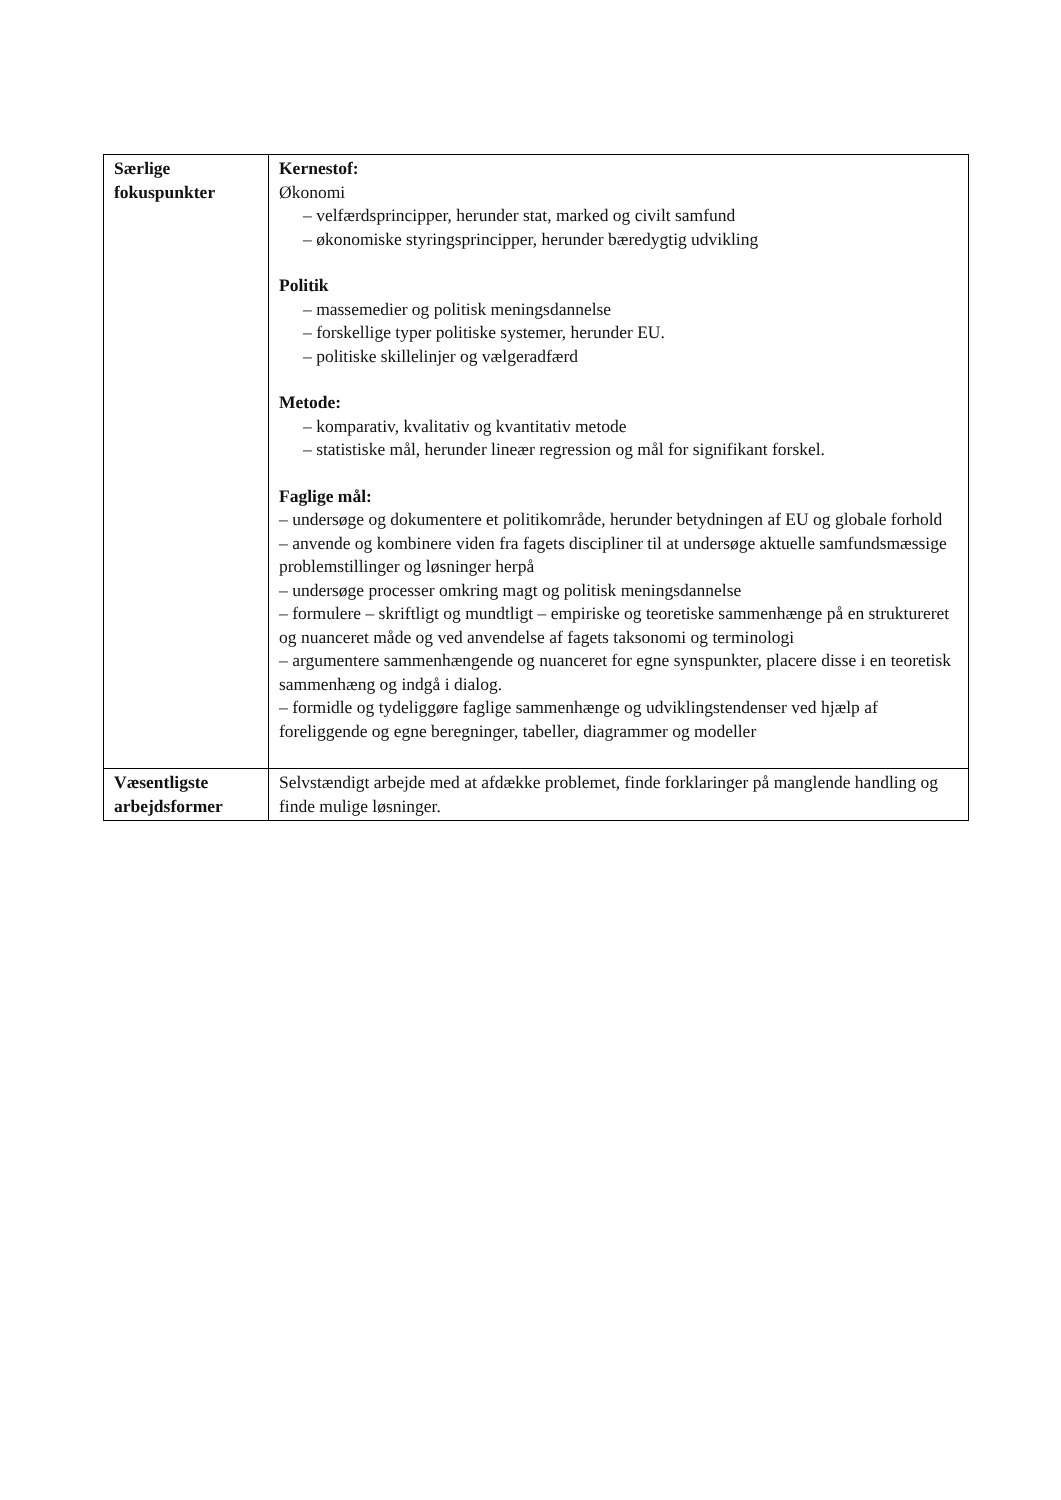| Særlige fokuspunkter | Kernestof: Økonomi – velfærdsprincipper, herunder stat, marked og civilt samfund – økonomiske styringsprincipper, herunder bæredygtig udvikling Politik – massemedier og politisk meningsdannelse – forskellige typer politiske systemer, herunder EU. – politiske skillelinjer og vælgeradfærd Metode: – komparativ, kvalitativ og kvantitativ metode – statistiske mål, herunder lineær regression og mål for signifikant forskel. Faglige mål: – undersøge og dokumentere et politikområde, herunder betydningen af EU og globale forhold – anvende og kombinere viden fra fagets discipliner til at undersøge aktuelle samfundsmæssige problemstillinger og løsninger herpå – undersøge processer omkring magt og politisk meningsdannelse – formulere – skriftligt og mundtligt – empiriske og teoretiske sammenhænge på en struktureret og nuanceret måde og ved anvendelse af fagets taksonomi og terminologi – argumentere sammenhængende og nuanceret for egne synspunkter, placere disse i en teoretisk sammenhæng og indgå i dialog. – formidle og tydeliggøre faglige sammenhænge og udviklingstendenser ved hjælp af foreliggende og egne beregninger, tabeller, diagrammer og modeller |
| Væsentligste arbejdsformer | Selvstændigt arbejde med at afdække problemet, finde forklaringer på manglende handling og finde mulige løsninger. |